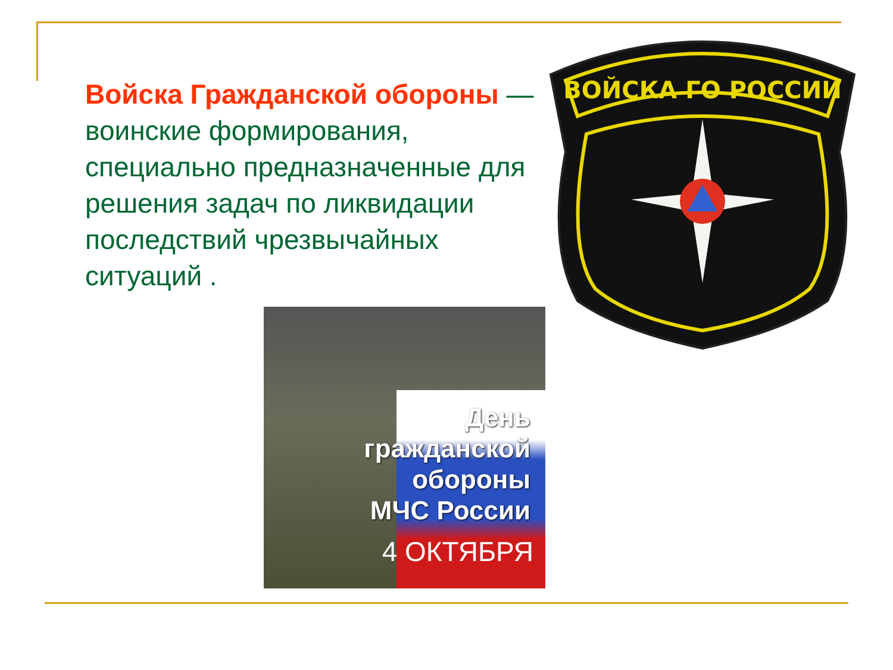Войска Гражданской обороны — воинские формирования, специально предназначенные для решения задач по ликвидации последствий чрезвычайных ситуаций .
ВОЙСКА ГО РОССИИ
День
гражданской
обороны
МЧС России
4 ОКТЯБРЯ